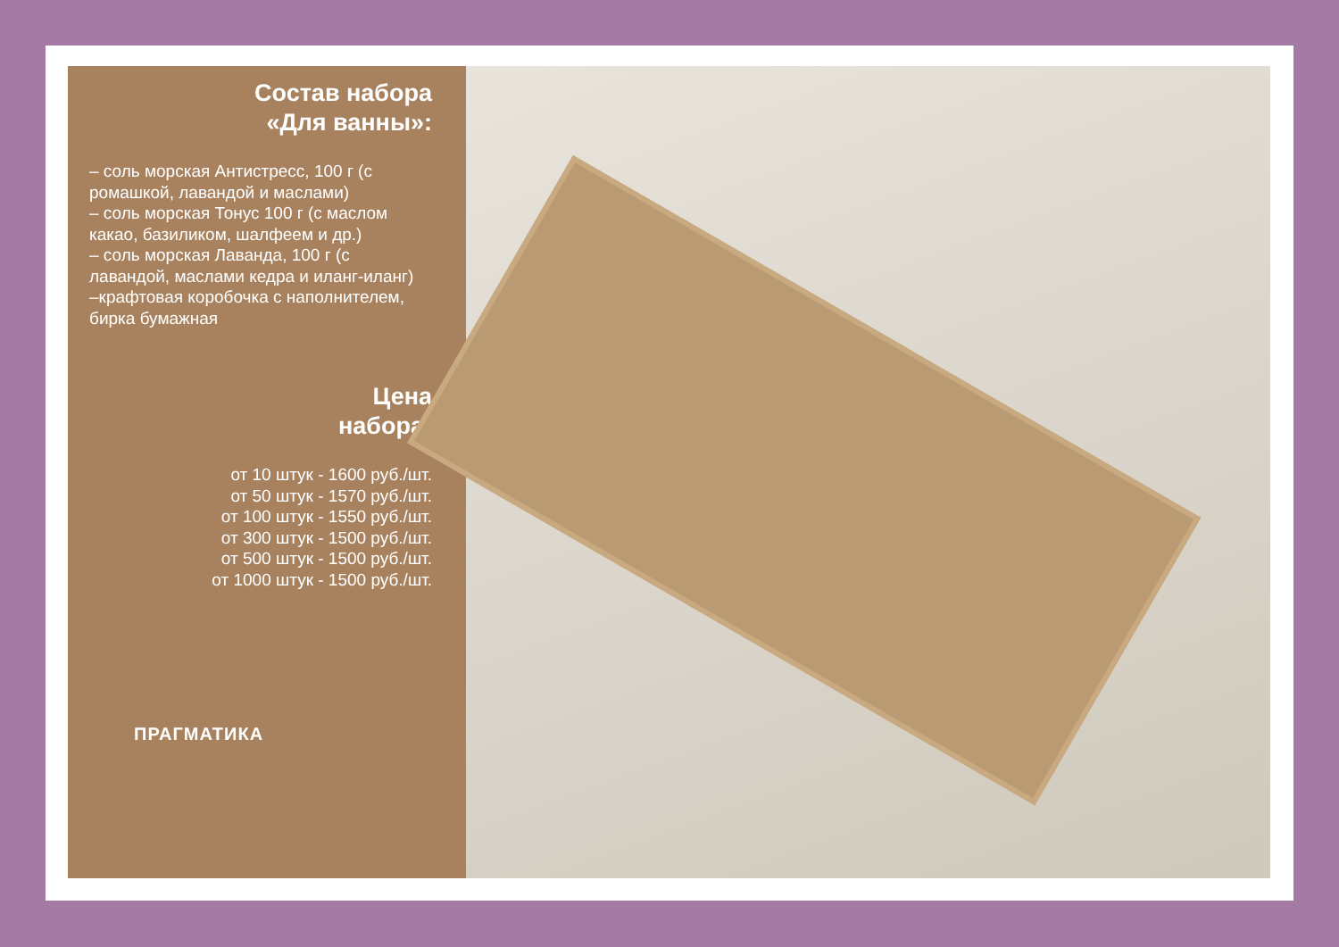Состав набора
«Для ванны»:
– соль морская Антистресс, 100 г (с ромашкой, лавандой и маслами)
– соль морская Тонус 100 г (с маслом какао, базиликом, шалфеем и др.)
– соль морская Лаванда, 100 г (с лавандой, маслами кедра и иланг-иланг)
–крафтовая коробочка с наполнителем, бирка бумажная
Цена
набора:
от 10 штук - 1600 руб./шт.
от 50 штук - 1570 руб./шт.
от 100 штук - 1550 руб./шт.
от 300 штук - 1500 руб./шт.
от 500 штук - 1500 руб./шт.
от 1000 штук - 1500 руб./шт.
ПРАГМАТИКА